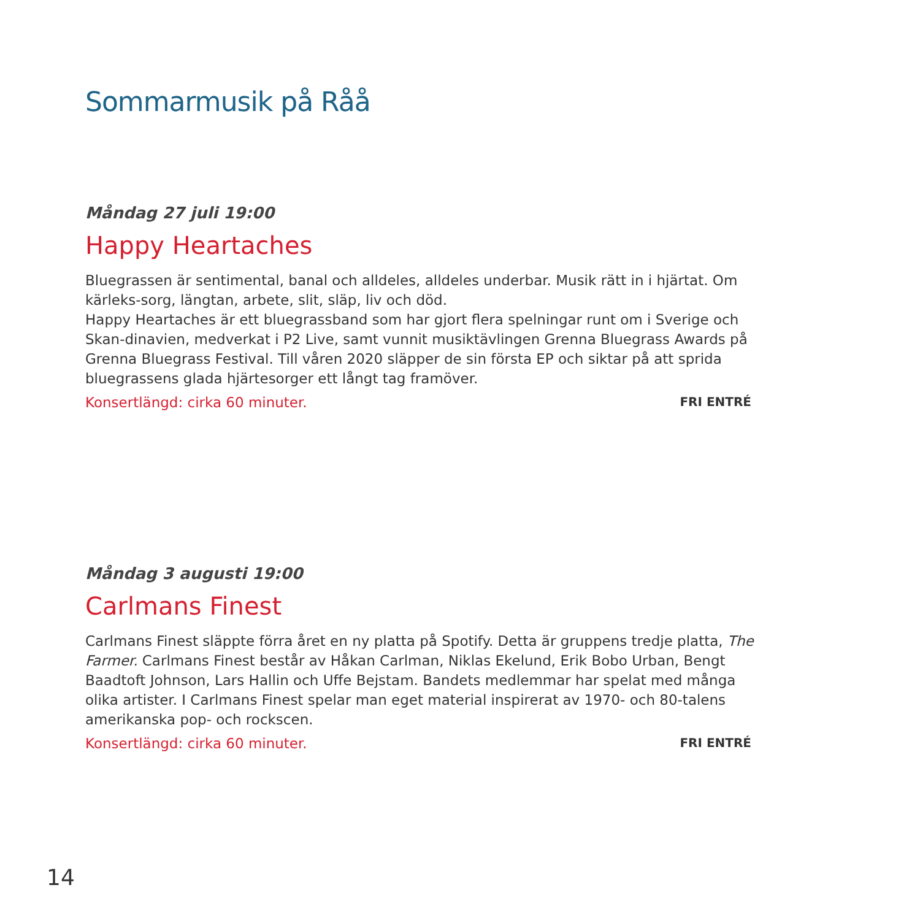Sommarmusik på Råå
Måndag 27 juli 19:00
Happy Heartaches
Bluegrassen är sentimental, banal och alldeles, alldeles underbar. Musik rätt in i hjärtat. Om kärleks-sorg, längtan, arbete, slit, släp, liv och död.
Happy Heartaches är ett bluegrassband som har gjort flera spelningar runt om i Sverige och Skan-dinavien, medverkat i P2 Live, samt vunnit musiktävlingen Grenna Bluegrass Awards på Grenna Bluegrass Festival. Till våren 2020 släpper de sin första EP och siktar på att sprida bluegrassens glada hjärtesorger ett långt tag framöver.
Konsertlängd: cirka 60 minuter. FRI ENTRÉ
Måndag 3 augusti 19:00
Carlmans Finest
Carlmans Finest släppte förra året en ny platta på Spotify. Detta är gruppens tredje platta, The Farmer. Carlmans Finest består av Håkan Carlman, Niklas Ekelund, Erik Bobo Urban, Bengt Baadtoft Johnson, Lars Hallin och Uffe Bejstam. Bandets medlemmar har spelat med många olika artister. I Carlmans Finest spelar man eget material inspirerat av 1970- och 80-talens amerikanska pop- och rockscen.
Konsertlängd: cirka 60 minuter. FRI ENTRÉ
14